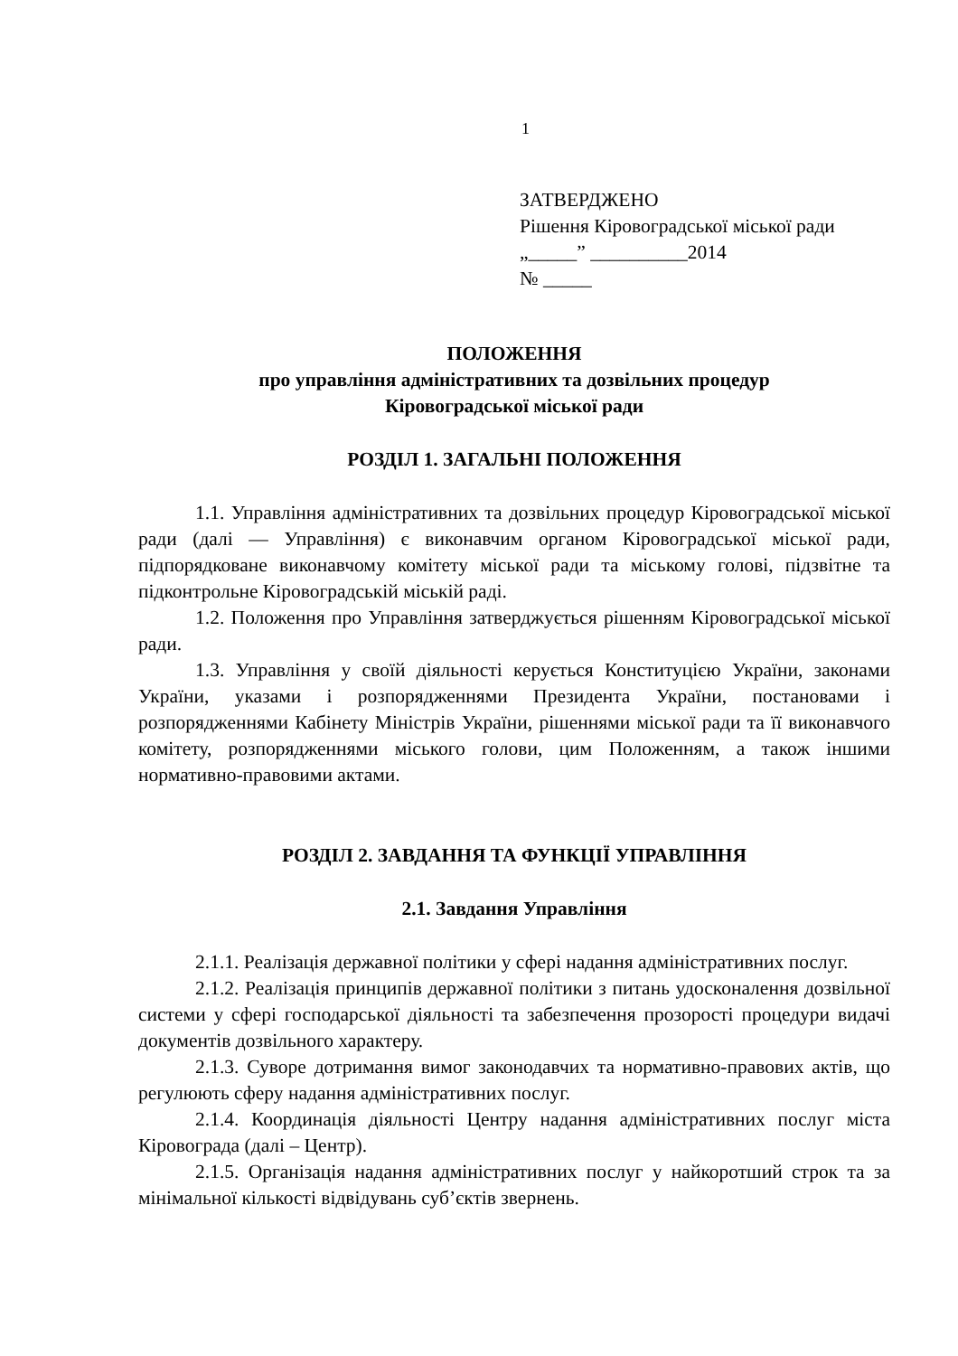1
ЗАТВЕРДЖЕНО
Рішення Кіровоградської міської ради
„_____” __________2014
№ _____
ПОЛОЖЕННЯ
про управління адміністративних та дозвільних процедур
Кіровоградської міської ради
РОЗДІЛ 1. ЗАГАЛЬНІ ПОЛОЖЕННЯ
1.1. Управління адміністративних та дозвільних процедур Кіровоградської міської ради (далі — Управління) є виконавчим органом Кіровоградської міської ради, підпорядковане виконавчому комітету міської ради та міському голові, підзвітне та підконтрольне Кіровоградській міській раді.
1.2. Положення про Управління затверджується рішенням Кіровоградської міської ради.
1.3. Управління у своїй діяльності керується Конституцією України, законами України, указами і розпорядженнями Президента України, постановами і розпорядженнями Кабінету Міністрів України, рішеннями міської ради та її виконавчого комітету, розпорядженнями міського голови, цим Положенням, а також іншими нормативно-правовими актами.
РОЗДІЛ 2. ЗАВДАННЯ ТА ФУНКЦІЇ УПРАВЛІННЯ
2.1. Завдання Управління
2.1.1. Реалізація державної політики у сфері надання адміністративних послуг.
2.1.2. Реалізація принципів державної політики з питань удосконалення дозвільної системи у сфері господарської діяльності та забезпечення прозорості процедури видачі документів дозвільного характеру.
2.1.3. Суворе дотримання вимог законодавчих та нормативно-правових актів, що регулюють сферу надання адміністративних послуг.
2.1.4. Координація діяльності Центру надання адміністративних послуг міста Кіровограда (далі – Центр).
2.1.5. Організація надання адміністративних послуг у найкоротший строк та за мінімальної кількості відвідувань суб’єктів звернень.